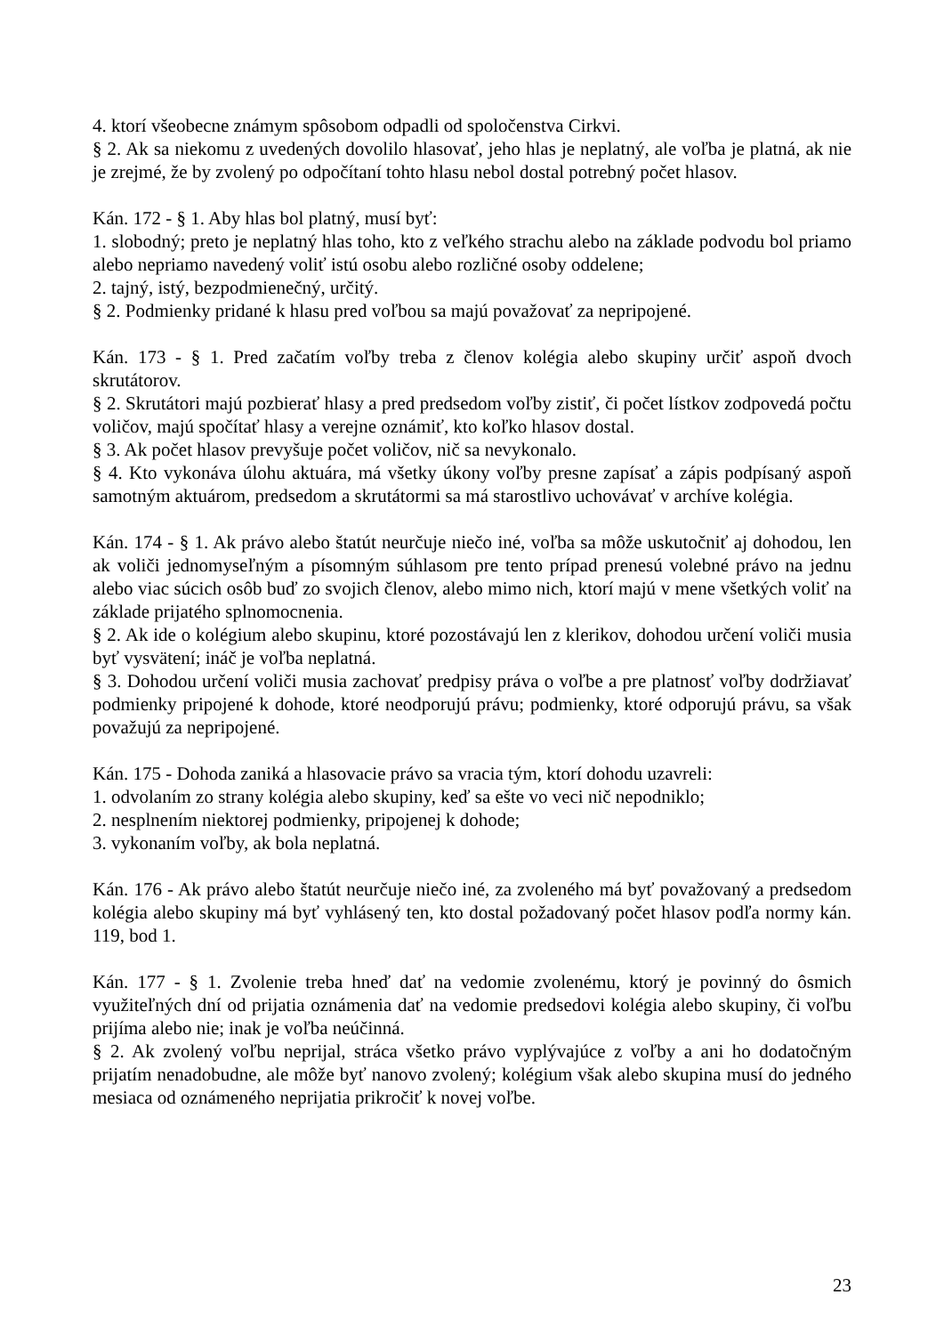4. ktorí všeobecne známym spôsobom odpadli od spoločenstva Cirkvi.
§ 2. Ak sa niekomu z uvedených dovolilo hlasovať, jeho hlas je neplatný, ale voľba je platná, ak nie je zrejmé, že by zvolený po odpočítaní tohto hlasu nebol dostal potrebný počet hlasov.
Kán. 172 - § 1. Aby hlas bol platný, musí byť:
1. slobodný; preto je neplatný hlas toho, kto z veľkého strachu alebo na základe podvodu bol priamo alebo nepriamo navedený voliť istú osobu alebo rozličné osoby oddelene;
2. tajný, istý, bezpodmienečný, určitý.
§ 2. Podmienky pridané k hlasu pred voľbou sa majú považovať za nepripojené.
Kán. 173 - § 1. Pred začatím voľby treba z členov kolégia alebo skupiny určiť aspoň dvoch skrutátorov.
§ 2. Skrutátori majú pozbierať hlasy a pred predsedom voľby zistiť, či počet lístkov zodpovedá počtu voličov, majú spočítať hlasy a verejne oznámiť, kto koľko hlasov dostal.
§ 3. Ak počet hlasov prevyšuje počet voličov, nič sa nevykonalo.
§ 4. Kto vykonáva úlohu aktuára, má všetky úkony voľby presne zapísať a zápis podpísaný aspoň samotným aktuárom, predsedom a skrutátormi sa má starostlivo uchovávať v archíve kolégia.
Kán. 174 - § 1. Ak právo alebo štatút neurčuje niečo iné, voľba sa môže uskutočniť aj dohodou, len ak voliči jednomyseľným a písomným súhlasom pre tento prípad prenesú volebné právo na jednu alebo viac súcich osôb buď zo svojich členov, alebo mimo nich, ktorí majú v mene všetkých voliť na základe prijatého splnomocnenia.
§ 2. Ak ide o kolégium alebo skupinu, ktoré pozostávajú len z klerikov, dohodou určení voliči musia byť vysvätení; ináč je voľba neplatná.
§ 3. Dohodou určení voliči musia zachovať predpisy práva o voľbe a pre platnosť voľby dodržiavať podmienky pripojené k dohode, ktoré neodporujú právu; podmienky, ktoré odporujú právu, sa však považujú za nepripojené.
Kán. 175 - Dohoda zaniká a hlasovacie právo sa vracia tým, ktorí dohodu uzavreli:
1. odvolaním zo strany kolégia alebo skupiny, keď sa ešte vo veci nič nepodniklo;
2. nesplnením niektorej podmienky, pripojenej k dohode;
3. vykonaním voľby, ak bola neplatná.
Kán. 176 - Ak právo alebo štatút neurčuje niečo iné, za zvoleného má byť považovaný a predsedom kolégia alebo skupiny má byť vyhlásený ten, kto dostal požadovaný počet hlasov podľa normy kán. 119, bod 1.
Kán. 177 - § 1. Zvolenie treba hneď dať na vedomie zvolenému, ktorý je povinný do ôsmich využiteľných dní od prijatia oznámenia dať na vedomie predsedovi kolégia alebo skupiny, či voľbu prijíma alebo nie; inak je voľba neúčinná.
§ 2. Ak zvolený voľbu neprijal, stráca všetko právo vyplývajúce z voľby a ani ho dodatočným prijatím nenadobudne, ale môže byť nanovo zvolený; kolégium však alebo skupina musí do jedného mesiaca od oznámeného neprijatia prikročiť k novej voľbe.
23